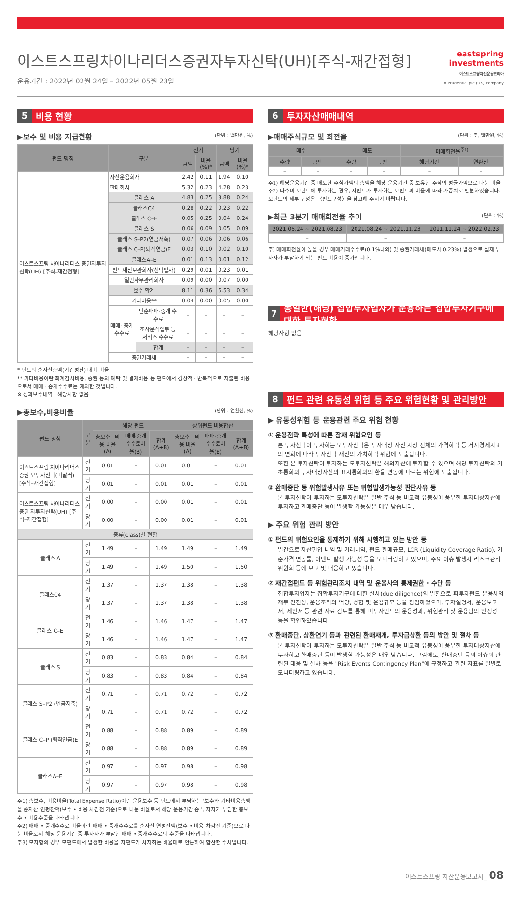이스트스프링차이나리더스증권자투자신탁(UH)[주식-재간접형]
운용기간 : 2022년 02월 24일 – 2022년 05월 23일
eastspring
investments
이스트스프링자산운용코리아
A Prudential plc (UK) company
5 비용 현황
▶보수 및 비용 지급현황 (단위 : 백만원, %)
| 펀드 명칭 | 구분 | | 전기 | | 당기 | |
| --- | --- | --- | --- | --- | --- | --- |
| | | | 금액 | 비율(%)* | 금액 | 비율(%)* |
| 이스트스프링 차이나리더스 증권자투자신탁(UH) [주식–재간접형] | 자산운용회사 | | 2.42 | 0.11 | 1.94 | 0.10 |
| | 판매회사 | | 5.32 | 0.23 | 4.28 | 0.23 |
| | 클래스 A | | 4.83 | 0.25 | 3.88 | 0.24 |
| | 클래스C4 | | 0.28 | 0.22 | 0.23 | 0.22 |
| | 클래스 C–E | | 0.05 | 0.25 | 0.04 | 0.24 |
| | 클래스 S | | 0.06 | 0.09 | 0.05 | 0.09 |
| | 클래스 S–P2(연금저축) | | 0.07 | 0.06 | 0.06 | 0.06 |
| | 클래스 C–P(퇴직연금)E | | 0.03 | 0.10 | 0.02 | 0.10 |
| | 클래스A–E | | 0.01 | 0.13 | 0.01 | 0.12 |
| | 펀드재산보관회사(신탁업자) | | 0.29 | 0.01 | 0.23 | 0.01 |
| | 일반사무관리회사 | | 0.09 | 0.00 | 0.07 | 0.00 |
| | 보수 합계 | | 8.11 | 0.36 | 6.53 | 0.34 |
| | 기타비용** | | 0.04 | 0.00 | 0.05 | 0.00 |
| | 매매· 중개 수수료 | 단순매매·중개 수수료 | – | – | – | – |
| | | 조사분석업무 등 서비스 수수료 | – | – | – | – |
| | | 합계 | – | – | – | – |
| | 증권거래세 | | – | – | – | – |
* 펀드의 순자산총액(기간평잔) 대비 비율
** 기타비용이란 회계감사비용, 증권 등의 예탁 및 결제비용 등 펀드에서 경상적 · 반복적으로 지출된 비용으로서 매매 · 중개수수료는 제외한 것입니다.
※ 성과보수내역 : 해당사항 없음
▶총보수,비용비율 (단위 : 연환산, %)
| 펀드 명칭 | 구분 | 해당 펀드 | | | 상위펀드 비용합산 | | |
| --- | --- | --- | --- | --- | --- | --- | --- |
| | | 총보수 · 비용 비율 (A) | 매매·중개수수료비율(B) | 합계 (A+B) | 총보수 · 비용 비율 (A) | 매매·중개수수료비율(B) | 합계 (A+B) |
| 이스트스프링 차이나리더스 증권 모투자신탁(미달러) [주식–재간접형] | 전기 | 0.01 | – | 0.01 | 0.01 | – | 0.01 |
| | 당기 | 0.01 | – | 0.01 | 0.01 | – | 0.01 |
| 이스트스프링 차이나리더스증권 자투자신탁(UH) [주식–재간접형] | 전기 | 0.00 | – | 0.00 | 0.01 | – | 0.01 |
| | 당기 | 0.00 | – | 0.00 | 0.01 | – | 0.01 |
| 종류(class)별 현황 | | | | | | | |
| 클래스 A | 전기 | 1.49 | – | 1.49 | 1.49 | – | 1.49 |
| | 당기 | 1.49 | – | 1.49 | 1.50 | – | 1.50 |
| 클래스C4 | 전기 | 1.37 | – | 1.37 | 1.38 | – | 1.38 |
| | 당기 | 1.37 | – | 1.37 | 1.38 | – | 1.38 |
| 클래스 C–E | 전기 | 1.46 | – | 1.46 | 1.47 | – | 1.47 |
| | 당기 | 1.46 | – | 1.46 | 1.47 | – | 1.47 |
| 클래스 S | 전기 | 0.83 | – | 0.83 | 0.84 | – | 0.84 |
| | 당기 | 0.83 | – | 0.83 | 0.84 | – | 0.84 |
| 클래스 S–P2 (연금저축) | 전기 | 0.71 | – | 0.71 | 0.72 | – | 0.72 |
| | 당기 | 0.71 | – | 0.71 | 0.72 | – | 0.72 |
| 클래스 C–P (퇴직연금)E | 전기 | 0.88 | – | 0.88 | 0.89 | – | 0.89 |
| | 당기 | 0.88 | – | 0.88 | 0.89 | – | 0.89 |
| 클래스A–E | 전기 | 0.97 | – | 0.97 | 0.98 | – | 0.98 |
| | 당기 | 0.97 | – | 0.97 | 0.98 | – | 0.98 |
주1) 총보수, 비용비율(Total Expense Ratio)이란 운용보수 등 펀드에서 부담하는 '보수와 기타비용총액을 순자산 연평잔액(보수 • 비용 차감전 기준)으로 나눈 비율로서 해당 운용기간 중 투자자가 부담한 총보수 • 비용수준을 나타냅니다.
주2) 매매 • 중개수수료 비율이란 매매 • 중개수수료를 순자산 연평잔액(보수 • 비용 차감전 기준)으로 나눈 비율로서 해당 운용기간 중 투자자가 부담한 매매 • 중개수수료의 수준을 나타냅니다.
주3) 모자형의 경우 모펀드에서 발생한 비용을 자펀드가 차지하는 비율대로 안분하여 합산한 수치입니다.
6 투자자산매매내역
▶매매주식규모 및 회전율 (단위 : 주, 백만원, %)
| 매수 | | 매도 | | 매매회전율<sup>주1)</sup> | |
| --- | --- | --- | --- | --- | --- |
| 수량 | 금액 | 수량 | 금액 | 해당기간 | 연환산 |
| – | – | – | – | – | – |
주1) 해당운용기간 중 매도한 주식가액의 총액을 해당 운용기간 중 보유한 주식의 평균가액으로 나눈 비율
주2) 다수의 모펀드에 투자하는 경우, 자펀드가 투자하는 모펀드의 비율에 따라 가중치로 안분하였습니다. 모펀드의 세부 구성은 〈펀드구성〉을 참고해 주시기 바랍니다.
▶최근 3분기 매매회전율 추이 (단위 : %)
| 2021.05.24 ~ 2021.08.23 | 2021.08.24 ~ 2021.11.23 | 2021.11.24 ~ 2022.02.23 |
| --- | --- | --- |
| – | – | – |
주) 매매회전율이 높을 경우 매매거래수수료(0.1%내외) 및 증권거래세(매도시 0.23%) 발생으로 실제 투자자가 부담하게 되는 펀드 비용이 증가합니다.
7 동일한(해당) 집합투자업자가 운용하는 집합투자기구에 대한 투자현황
해당사항 없음
8 펀드 관련 유동성 위험 등 주요 위험현황 및 관리방안
▶ 유동성위험 등 운용관련 주요 위험 현황
① 운용전략 특성에 따른 잠재 위험요인 등
본 투자신탁이 투자하는 모투자신탁은 투자대상 자산 시장 전체의 가격하락 등 거시경제지표의 변화에 따라 투자신탁 재산의 가치하락 위험에 노출됩니다.
또한 본 투자신탁이 투자하는 모투자신탁은 해외자산에 투자할 수 있으며 해당 투자신탁의 기초통화와 투자대상자산의 표시통화와의 환율 변동에 따르는 위험에 노출됩니다.
② 환매중단 등 위험발생사유 또는 위험발생가능성 판단사유 등
본 투자신탁이 투자하는 모투자신탁은 일반 주식 등 비교적 유동성이 풍부한 투자대상자산에 투자하고 환매중단 등이 발생할 가능성은 매우 낮습니다.
▶ 주요 위험 관리 방안
① 펀드의 위험요인을 통제하기 위해 시행하고 있는 방안 등
일간으로 자산편입 내역 및 거래내역, 펀드 환매규모, LCR (Liquidity Coverage Ratio), 기준가격 변동률, 이벤트 발생 가능성 등을 모니터링하고 있으며, 주요 이슈 발생시 리스크관리위원회 등에 보고 및 대응하고 있습니다.
② 재간접펀드 등 위험관리조치 내역 및 운용사의 통제권한 · 수단 등
집합투자업자는 집합투자기구에 대한 실사(due diligence)의 일환으로 피투자펀드 운용사의 재무 건전성, 운용조직의 역량, 경험 및 운용규모 등을 점검하였으며, 투자설명서, 운용보고서, 제안서 등 관련 자료 검토를 통해 피투자펀드의 운용성과, 위험관리 및 운용팀의 안정성 등을 확인하였습니다.
③ 환매중단, 상환연기 등과 관련된 환매재개, 투자금상환 등의 방안 및 절차 등
본 투자신탁이 투자하는 모투자신탁은 일반 주식 등 비교적 유동성이 풍부한 투자대상자산에 투자하고 환매중단 등이 발생할 가능성은 매우 낮습니다. 그럼에도, 환매중단 등의 이슈와 관련된 대응 및 절차 등을 "Risk Events Contingency Plan"에 규정하고 관련 지표를 일별로 모니터링하고 있습니다.
이스트스프링 자산운용보고서_ 08